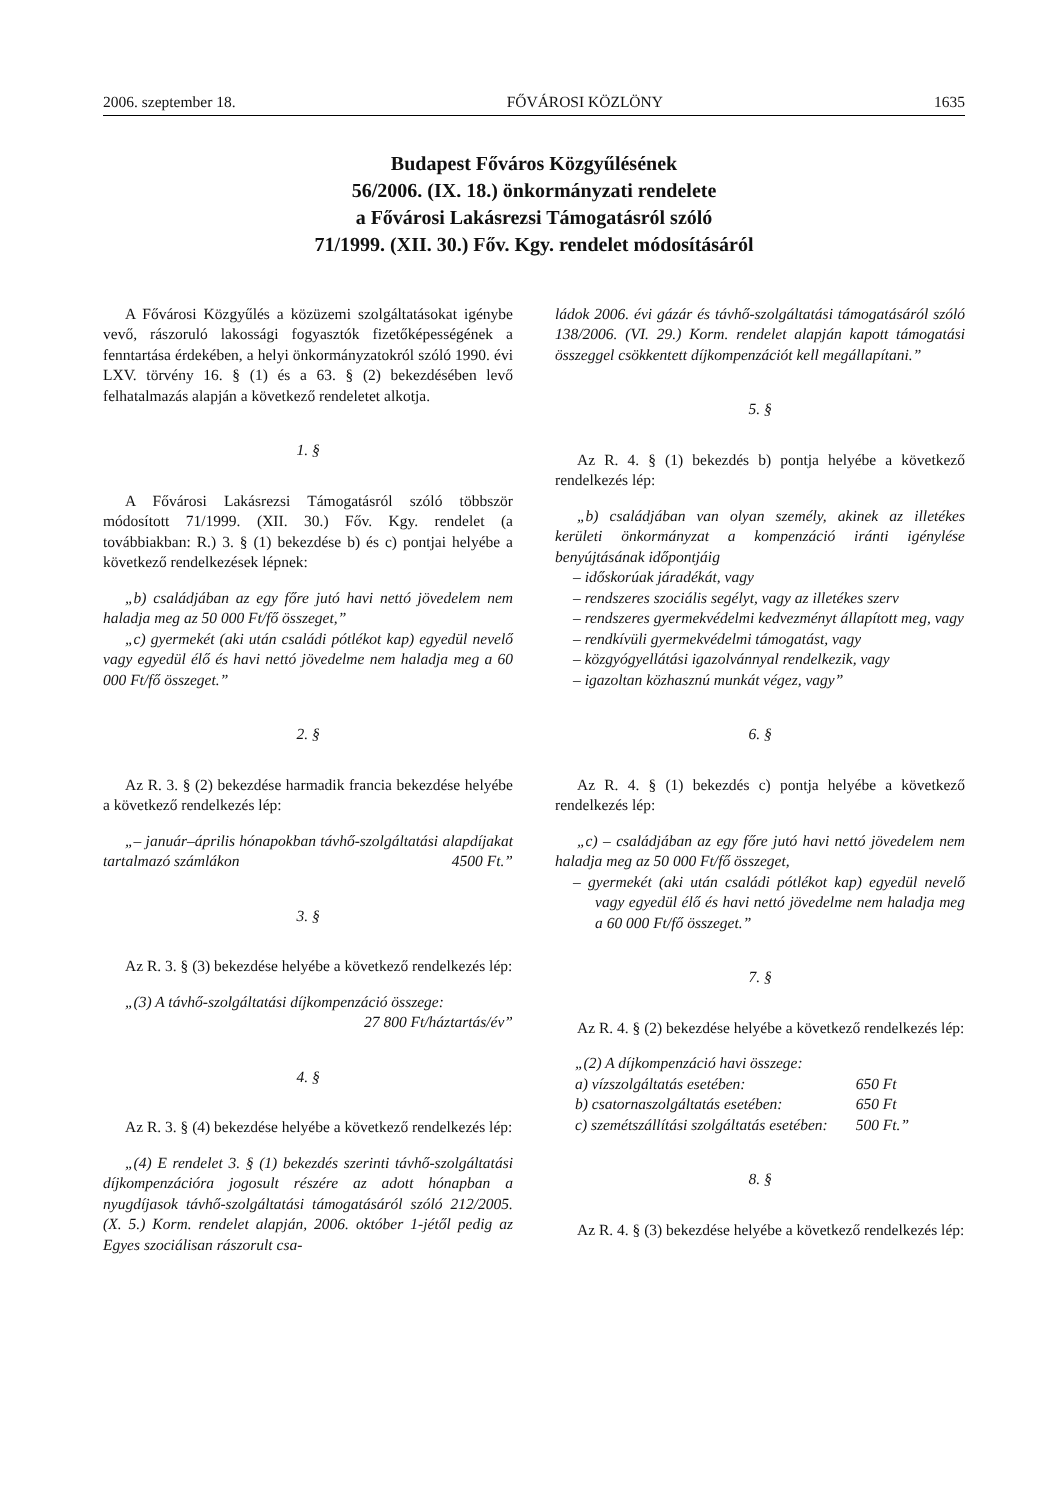2006. szeptember 18. FŐVÁROSI KÖZLÖNY 1635
Budapest Főváros Közgyűlésének
56/2006. (IX. 18.) önkormányzati rendelete
a Fővárosi Lakásrezsi Támogatásról szóló
71/1999. (XII. 30.) Főv. Kgy. rendelet módosításáról
A Fővárosi Közgyűlés a közüzemi szolgáltatásokat igénybe vevő, rászoruló lakossági fogyasztók fizetőképességének a fenntartása érdekében, a helyi önkormányzatokról szóló 1990. évi LXV. törvény 16. § (1) és a 63. § (2) bekezdésében levő felhatalmazás alapján a következő rendeletet alkotja.
1. §
A Fővárosi Lakásrezsi Támogatásról szóló többször módosított 71/1999. (XII. 30.) Főv. Kgy. rendelet (a továbbiakban: R.) 3. § (1) bekezdése b) és c) pontjai helyébe a következő rendelkezések lépnek:
„b) családjában az egy főre jutó havi nettó jövedelem nem haladja meg az 50 000 Ft/fő összeget,”
„c) gyermekét (aki után családi pótlékot kap) egyedül nevelő vagy egyedül élő és havi nettó jövedelme nem haladja meg a 60 000 Ft/fő összeget.”
2. §
Az R. 3. § (2) bekezdése harmadik francia bekezdése helyébe a következő rendelkezés lép:
„– január–április hónapokban távhő-szolgáltatási alapdíjakat tartalmazó számlákon 4500 Ft.”
3. §
Az R. 3. § (3) bekezdése helyébe a következő rendelkezés lép:
„(3) A távhő-szolgáltatási díjkompenzáció összege:
27 800 Ft/háztartás/év”
4. §
Az R. 3. § (4) bekezdése helyébe a következő rendelkezés lép:
„(4) E rendelet 3. § (1) bekezdés szerinti távhő-szolgáltatási díjkompenzációra jogosult részére az adott hónapban a nyugdíjasok távhő-szolgáltatási támogatásáról szóló 212/2005. (X. 5.) Korm. rendelet alapján, 2006. október 1-jétől pedig az Egyes szociálisan rászorult csa-
ládok 2006. évi gázár és távhő-szolgáltatási támogatásáról szóló 138/2006. (VI. 29.) Korm. rendelet alapján kapott támogatási összeggel csökkentett díjkompenzációt kell megállapítani.”
5. §
Az R. 4. § (1) bekezdés b) pontja helyébe a következő rendelkezés lép:
„b) családjában van olyan személy, akinek az illetékes kerületi önkormányzat a kompenzáció iránti igénylése benyújtásának időpontjáig
– időskorúak járadékát, vagy
– rendszeres szociális segélyt, vagy az illetékes szerv
– rendszeres gyermekvédelmi kedvezményt állapított meg, vagy
– rendkívüli gyermekvédelmi támogatást, vagy
– közgyógyellátási igazolvánnyal rendelkezik, vagy
– igazoltan közhasznú munkát végez, vagy”
6. §
Az R. 4. § (1) bekezdés c) pontja helyébe a következő rendelkezés lép:
„c) – családjában az egy főre jutó havi nettó jövedelem nem haladja meg az 50 000 Ft/fő összeget,
– gyermekét (aki után családi pótlékot kap) egyedül nevelő vagy egyedül élő és havi nettó jövedelme nem haladja meg a 60 000 Ft/fő összeget.”
7. §
Az R. 4. § (2) bekezdése helyébe a következő rendelkezés lép:
| „(2) A díjkompenzáció havi összege: | |
| a) vízszolgáltatás esetében: | 650 Ft |
| b) csatornaszolgáltatás esetében: | 650 Ft |
| c) szemétszállítási szolgáltatás esetében: | 500 Ft.” |
8. §
Az R. 4. § (3) bekezdése helyébe a következő rendelkezés lép: